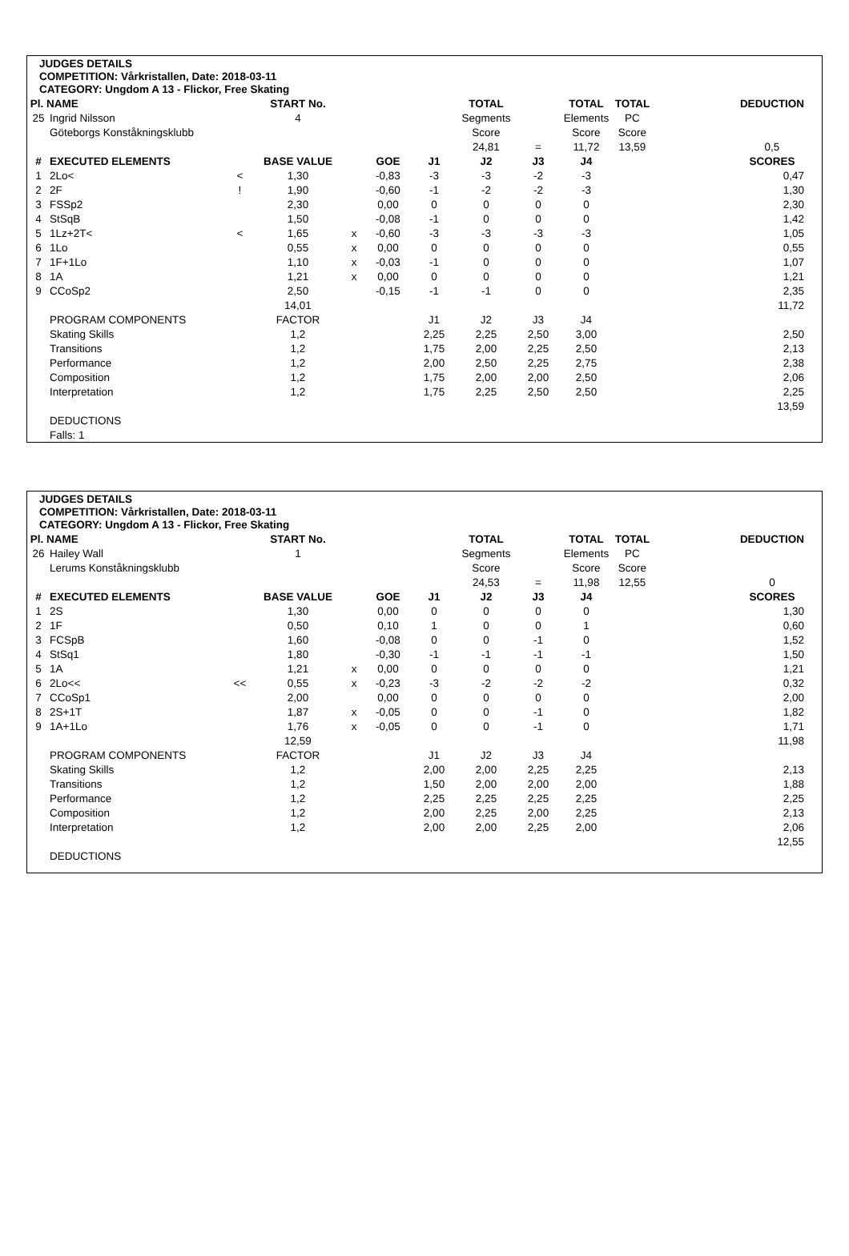JUDGES DETAILS
COMPETITION: Vårkristallen, Date: 2018-03-11
CATEGORY: Ungdom A 13 - Flickor, Free Skating
| Pl. NAME | | | START No. | | | | TOTAL | | TOTAL | TOTAL | | DEDUCTION |
| 25 | Ingrid Nilsson | | 4 | | | | Segments | | Elements | PC | | |
| | Göteborgs Konståkningsklubb | | | | | | Score | | Score | Score | | |
| | | | | | | | 24,81 | = | 11,72 | 13,59 | | 0,5 |
| # | EXECUTED ELEMENTS | | BASE VALUE | | GOE | J1 | J2 | J3 | J4 | | | SCORES |
| 1 | 2Lo< | < | 1,30 | | -0,83 | -3 | -3 | -2 | -3 | | | 0,47 |
| 2 | 2F | ! | 1,90 | | -0,60 | -1 | -2 | -2 | -3 | | | 1,30 |
| 3 | FSSp2 | | 2,30 | | 0,00 | 0 | 0 | 0 | 0 | | | 2,30 |
| 4 | StSqB | | 1,50 | | -0,08 | -1 | 0 | 0 | 0 | | | 1,42 |
| 5 | 1Lz+2T< | < | 1,65 | x | -0,60 | -3 | -3 | -3 | -3 | | | 1,05 |
| 6 | 1Lo | | 0,55 | x | 0,00 | 0 | 0 | 0 | 0 | | | 0,55 |
| 7 | 1F+1Lo | | 1,10 | x | -0,03 | -1 | 0 | 0 | 0 | | | 1,07 |
| 8 | 1A | | 1,21 | x | 0,00 | 0 | 0 | 0 | 0 | | | 1,21 |
| 9 | CCoSp2 | | 2,50 | | -0,15 | -1 | -1 | 0 | 0 | | | 2,35 |
| | | | 14,01 | | | | | | | | | 11,72 |
| | PROGRAM COMPONENTS | | FACTOR | | | J1 | J2 | J3 | J4 | | | |
| | Skating Skills | | 1,2 | | | 2,25 | 2,25 | 2,50 | 3,00 | | | 2,50 |
| | Transitions | | 1,2 | | | 1,75 | 2,00 | 2,25 | 2,50 | | | 2,13 |
| | Performance | | 1,2 | | | 2,00 | 2,50 | 2,25 | 2,75 | | | 2,38 |
| | Composition | | 1,2 | | | 1,75 | 2,00 | 2,00 | 2,50 | | | 2,06 |
| | Interpretation | | 1,2 | | | 1,75 | 2,25 | 2,50 | 2,50 | | | 2,25 |
| | | | | | | | | | | | | 13,59 |
| | DEDUCTIONS | | | | | | | | | | | |
| | Falls: 1 | | | | | | | | | | | |
JUDGES DETAILS
COMPETITION: Vårkristallen, Date: 2018-03-11
CATEGORY: Ungdom A 13 - Flickor, Free Skating
| Pl. NAME | | | START No. | | | | TOTAL | | TOTAL | TOTAL | | DEDUCTION |
| 26 | Hailey Wall | | 1 | | | | Segments | | Elements | PC | | |
| | Lerums Konståkningsklubb | | | | | | Score | | Score | Score | | |
| | | | | | | | 24,53 | = | 11,98 | 12,55 | | 0 |
| # | EXECUTED ELEMENTS | | BASE VALUE | | GOE | J1 | J2 | J3 | J4 | | | SCORES |
| 1 | 2S | | 1,30 | | 0,00 | 0 | 0 | 0 | 0 | | | 1,30 |
| 2 | 1F | | 0,50 | | 0,10 | 1 | 0 | 0 | 1 | | | 0,60 |
| 3 | FCSpB | | 1,60 | | -0,08 | 0 | 0 | -1 | 0 | | | 1,52 |
| 4 | StSq1 | | 1,80 | | -0,30 | -1 | -1 | -1 | -1 | | | 1,50 |
| 5 | 1A | | 1,21 | x | 0,00 | 0 | 0 | 0 | 0 | | | 1,21 |
| 6 | 2Lo<< | << | 0,55 | x | -0,23 | -3 | -2 | -2 | -2 | | | 0,32 |
| 7 | CCoSp1 | | 2,00 | | 0,00 | 0 | 0 | 0 | 0 | | | 2,00 |
| 8 | 2S+1T | | 1,87 | x | -0,05 | 0 | 0 | -1 | 0 | | | 1,82 |
| 9 | 1A+1Lo | | 1,76 | x | -0,05 | 0 | 0 | -1 | 0 | | | 1,71 |
| | | | 12,59 | | | | | | | | | 11,98 |
| | PROGRAM COMPONENTS | | FACTOR | | | J1 | J2 | J3 | J4 | | | |
| | Skating Skills | | 1,2 | | | 2,00 | 2,00 | 2,25 | 2,25 | | | 2,13 |
| | Transitions | | 1,2 | | | 1,50 | 2,00 | 2,00 | 2,00 | | | 1,88 |
| | Performance | | 1,2 | | | 2,25 | 2,25 | 2,25 | 2,25 | | | 2,25 |
| | Composition | | 1,2 | | | 2,00 | 2,25 | 2,00 | 2,25 | | | 2,13 |
| | Interpretation | | 1,2 | | | 2,00 | 2,00 | 2,25 | 2,00 | | | 2,06 |
| | | | | | | | | | | | | 12,55 |
| | DEDUCTIONS | | | | | | | | | | | |